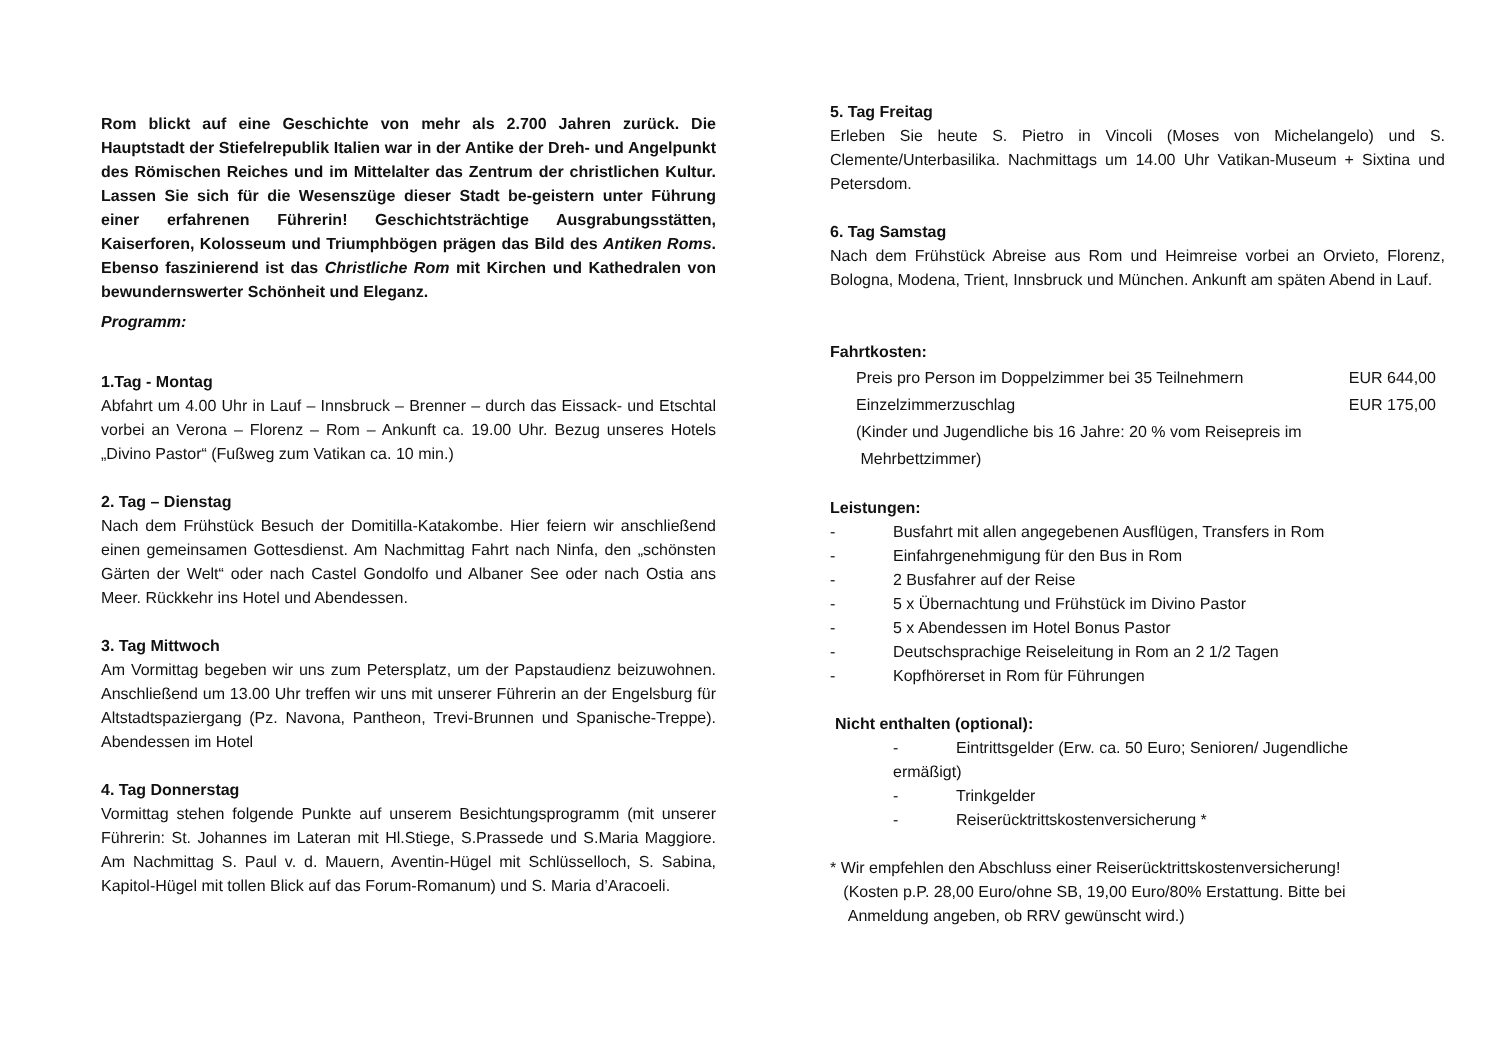Rom blickt auf eine Geschichte von mehr als 2.700 Jahren zurück. Die Hauptstadt der Stiefelrepublik Italien war in der Antike der Dreh- und Angelpunkt des Römischen Reiches und im Mittelalter das Zentrum der christlichen Kultur. Lassen Sie sich für die Wesenszüge dieser Stadt be-geistern unter Führung einer erfahrenen Führerin! Geschichtsträchtige Ausgrabungsstätten, Kaiserforen, Kolosseum und Triumphbögen prägen das Bild des Antiken Roms. Ebenso faszinierend ist das Christliche Rom mit Kirchen und Kathedralen von bewundernswerter Schönheit und Eleganz.
Programm:
1.Tag - Montag
Abfahrt um 4.00 Uhr in Lauf – Innsbruck – Brenner – durch das Eissack- und Etschtal vorbei an Verona – Florenz – Rom – Ankunft ca. 19.00 Uhr. Bezug unseres Hotels „Divino Pastor“ (Fußweg zum Vatikan ca. 10 min.)
2. Tag – Dienstag
Nach dem Frühstück Besuch der Domitilla-Katakombe. Hier feiern wir anschließend einen gemeinsamen Gottesdienst. Am Nachmittag Fahrt nach Ninfa, den „schönsten Gärten der Welt“ oder nach Castel Gondolfo und Albaner See oder nach Ostia ans Meer. Rückkehr ins Hotel und Abendessen.
3. Tag Mittwoch
Am Vormittag begeben wir uns zum Petersplatz, um der Papstaudienz beizuwohnen. Anschließend um 13.00 Uhr treffen wir uns mit unserer Führerin an der Engelsburg für Altstadtspaziergang (Pz. Navona, Pantheon, Trevi-Brunnen und Spanische-Treppe). Abendessen im Hotel
4. Tag Donnerstag
Vormittag stehen folgende Punkte auf unserem Besichtungsprogramm (mit unserer Führerin: St. Johannes im Lateran mit Hl.Stiege, S.Prassede und S.Maria Maggiore. Am Nachmittag S. Paul v. d. Mauern, Aventin-Hügel mit Schlüsselloch, S. Sabina, Kapitol-Hügel mit tollen Blick auf das Forum-Romanum) und S. Maria d’Aracoeli.
5. Tag Freitag
Erleben Sie heute S. Pietro in Vincoli (Moses von Michelangelo) und S. Clemente/Unterbasilika. Nachmittags um 14.00 Uhr Vatikan-Museum + Sixtina und Petersdom.
6. Tag Samstag
Nach dem Frühstück Abreise aus Rom und Heimreise vorbei an Orvieto, Florenz, Bologna, Modena, Trient, Innsbruck und München. Ankunft am späten Abend in Lauf.
Fahrtkosten:
Preis pro Person im Doppelzimmer bei 35 Teilnehmern EUR 644,00
Einzelzimmerzuschlag EUR 175,00
(Kinder und Jugendliche bis 16 Jahre: 20 % vom Reisepreis im
Mehrbettzimmer)
Leistungen:
- Busfahrt mit allen angegebenen Ausflügen, Transfers in Rom
- Einfahrgenehmigung für den Bus in Rom
- 2 Busfahrer auf der Reise
- 5 x Übernachtung und Frühstück im Divino Pastor
- 5 x Abendessen im Hotel Bonus Pastor
- Deutschsprachige Reiseleitung in Rom an 2 1/2 Tagen
- Kopfhörerset in Rom für Führungen
Nicht enthalten (optional):
- Eintrittsgelder (Erw. ca. 50 Euro; Senioren/ Jugendliche
ermäßigt)
- Trinkgelder
- Reiserücktrittskostenversicherung *
* Wir empfehlen den Abschluss einer Reiserücktrittskostenversicherung!
(Kosten p.P. 28,00 Euro/ohne SB, 19,00 Euro/80% Erstattung. Bitte bei
Anmeldung angeben, ob RRV gewünscht wird.)